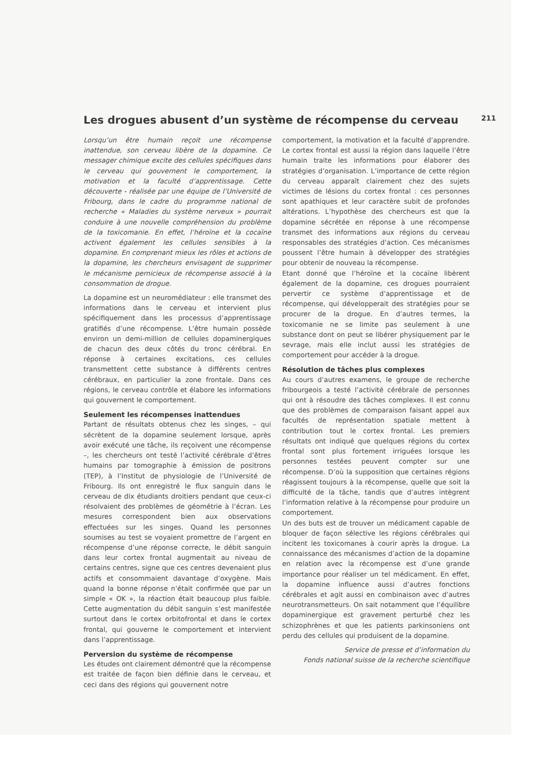Les drogues abusent d’un système de récompense du cerveau
211
Lorsqu’un être humain reçoit une récompense inattendue, son cerveau libère de la dopamine. Ce messager chimique excite des cellules spécifiques dans le cerveau qui gouvernent le comportement, la motivation et la faculté d’apprentissage. Cette découverte - réalisée par une équipe de l’Université de Fribourg, dans le cadre du programme national de recherche « Maladies du système nerveux » pourrait conduire à une nouvelle compréhension du problème de la toxicomanie. En effet, l’héroïne et la cocaïne activent également les cellules sensibles à la dopamine. En comprenant mieux les rôles et actions de la dopamine, les chercheurs envisagent de supprimer le mécanisme pernicieux de récompense associé à la consommation de drogue.
La dopamine est un neuromédiateur : elle transmet des informations dans le cerveau et intervient plus spécifiquement dans les processus d’apprentissage gratifiés d’une récompense. L’être humain possède environ un demi-million de cellules dopaminergiques de chacun des deux côtés du tronc cérébral. En réponse à certaines excitations, ces cellules transmettent cette substance à différents centres cérébraux, en particulier la zone frontale. Dans ces régions, le cerveau contrôle et élabore les informations qui gouvernent le comportement.
Seulement les récompenses inattendues
Partant de résultats obtenus chez les singes, – qui sécrètent de la dopamine seulement lorsque, après avoir exécuté une tâche, ils reçoivent une récompense –, les chercheurs ont testé l’activité cérébrale d’êtres humains par tomographie à émission de positrons (TEP), à l’Institut de physiologie de l’Université de Fribourg. Ils ont enregistré le flux sanguin dans le cerveau de dix étudiants droitiers pendant que ceux-ci résolvaient des problèmes de géométrie à l’écran. Les mesures correspondent bien aux observations effectuées sur les singes. Quand les personnes soumises au test se voyaient promettre de l’argent en récompense d’une réponse correcte, le débit sanguin dans leur cortex frontal augmentait au niveau de certains centres, signe que ces centres devenaient plus actifs et consommaient davantage d’oxygène. Mais quand la bonne réponse n’était confirmée que par un simple « OK », la réaction était beaucoup plus faible. Cette augmentation du débit sanguin s’est manifestée surtout dans le cortex orbitofrontal et dans le cortex frontal, qui gouverne le comportement et intervient dans l’apprentissage.
Perversion du système de récompense
Les études ont clairement démontré que la récompense est traitée de façon bien définie dans le cerveau, et ceci dans des régions qui gouvernent notre
comportement, la motivation et la faculté d’apprendre. Le cortex frontal est aussi la région dans laquelle l’être humain traite les informations pour élaborer des stratégies d’organisation. L’importance de cette région du cerveau apparaît clairement chez des sujets victimes de lésions du cortex frontal : ces personnes sont apathiques et leur caractère subit de profondes altérations. L’hypothèse des chercheurs est que la dopamine sécrétée en réponse à une récompense transmet des informations aux régions du cerveau responsables des stratégies d’action. Ces mécanismes poussent l’être humain à développer des stratégies pour obtenir de nouveau la récompense.
Etant donné que l’héroïne et la cocaïne libèrent également de la dopamine, ces drogues pourraient pervertir ce système d’apprentissage et de récompense, qui développerait des stratégies pour se procurer de la drogue. En d’autres termes, la toxicomanie ne se limite pas seulement à une substance dont on peut se libérer physiquement par le sevrage, mais elle inclut aussi les stratégies de comportement pour accéder à la drogue.
Résolution de tâches plus complexes
Au cours d’autres examens, le groupe de recherche fribourgeois a testé l’activité cérébrale de personnes qui ont à résoudre des tâches complexes. Il est connu que des problèmes de comparaison faisant appel aux facultés de représentation spatiale mettent à contribution tout le cortex frontal. Les premiers résultats ont indiqué que quelques régions du cortex frontal sont plus fortement irriguées lorsque les personnes testées peuvent compter sur une récompense. D’où la supposition que certaines régions réagissent toujours à la récompense, quelle que soit la difficulté de la tâche, tandis que d’autres intègrent l’information relative à la récompense pour produire un comportement.
Un des buts est de trouver un médicament capable de bloquer de façon sélective les régions cérébrales qui incitent les toxicomanes à courir après la drogue. La connaissance des mécanismes d’action de la dopamine en relation avec la récompense est d’une grande importance pour réaliser un tel médicament. En effet, la dopamine influence aussi d’autres fonctions cérébrales et agit aussi en combinaison avec d’autres neurotransmetteurs. On sait notamment que l’équilibre dopaminergique est gravement perturbé chez les schizophrènes et que les patients parkinsoniens ont perdu des cellules qui produisent de la dopamine.
Service de presse et d’information du
Fonds national suisse de la recherche scientifique